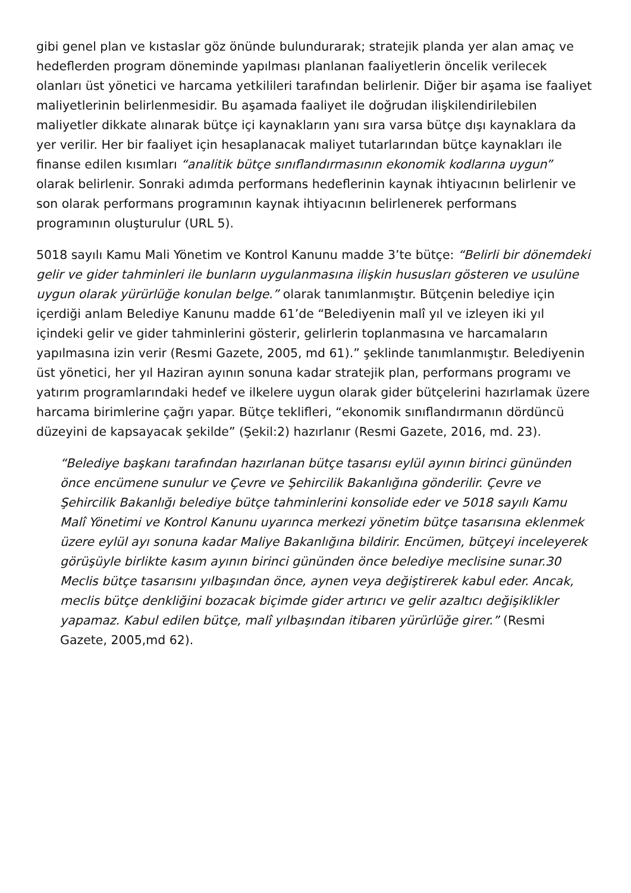gibi genel plan ve kıstaslar göz önünde bulundurarak; stratejik planda yer alan amaç ve hedeflerden program döneminde yapılması planlanan faaliyetlerin öncelik verilecek olanları üst yönetici ve harcama yetkilileri tarafından belirlenir. Diğer bir aşama ise faaliyet maliyetlerinin belirlenmesidir. Bu aşamada faaliyet ile doğrudan ilişkilendirilebilen maliyetler dikkate alınarak bütçe içi kaynakların yanı sıra varsa bütçe dışı kaynaklara da yer verilir. Her bir faaliyet için hesaplanacak maliyet tutarlarından bütçe kaynakları ile finanse edilen kısımları “analitik bütçe sınıflandırmasının ekonomik kodlarına uygun” olarak belirlenir. Sonraki adımda performans hedeflerinin kaynak ihtiyacının belirlenir ve son olarak performans programının kaynak ihtiyacının belirlenerek performans programının oluşturulur (URL 5).
5018 sayılı Kamu Mali Yönetim ve Kontrol Kanunu madde 3’te bütçe: “Belirli bir dönemdeki gelir ve gider tahminleri ile bunların uygulanmasına ilişkin hususları gösteren ve usulüne uygun olarak yürürlüğe konulan belge.” olarak tanımlanmıştır. Bütçenin belediye için içerdiği anlam Belediye Kanunu madde 61’de “Belediyenin malî yıl ve izleyen iki yıl içindeki gelir ve gider tahminlerini gösterir, gelirlerin toplanmasına ve harcamaların yapılmasına izin verir (Resmi Gazete, 2005, md 61).” şeklinde tanımlanmıştır. Belediyenin üst yönetici, her yıl Haziran ayının sonuna kadar stratejik plan, performans programı ve yatırım programlarındaki hedef ve ilkelere uygun olarak gider bütçelerini hazırlamak üzere harcama birimlerine çağrı yapar. Bütçe teklifleri, “ekonomik sınıflandırmanın dördüncü düzeyini de kapsayacak şekilde” (Şekil:2) hazırlanır (Resmi Gazete, 2016, md. 23).
“Belediye başkanı tarafından hazırlanan bütçe tasarısı eylül ayının birinci gününden önce encümene sunulur ve Çevre ve Şehircilik Bakanlığına gönderilir. Çevre ve Şehircilik Bakanlığı belediye bütçe tahminlerini konsolide eder ve 5018 sayılı Kamu Malî Yönetimi ve Kontrol Kanunu uyarınca merkezi yönetim bütçe tasarısına eklenmek üzere eylül ayı sonuna kadar Maliye Bakanlığına bildirir. Encümen, bütçeyi inceleyerek görüşüyle birlikte kasım ayının birinci gününden önce belediye meclisine sunar.30 Meclis bütçe tasarısını yılbaşından önce, aynen veya değiştirerek kabul eder. Ancak, meclis bütçe denkliğini bozacak biçimde gider artırıcı ve gelir azaltıcı değişiklikler yapamaz. Kabul edilen bütçe, malî yılbaşından itibaren yürürlüğe girer.” (Resmi Gazete, 2005,md 62).